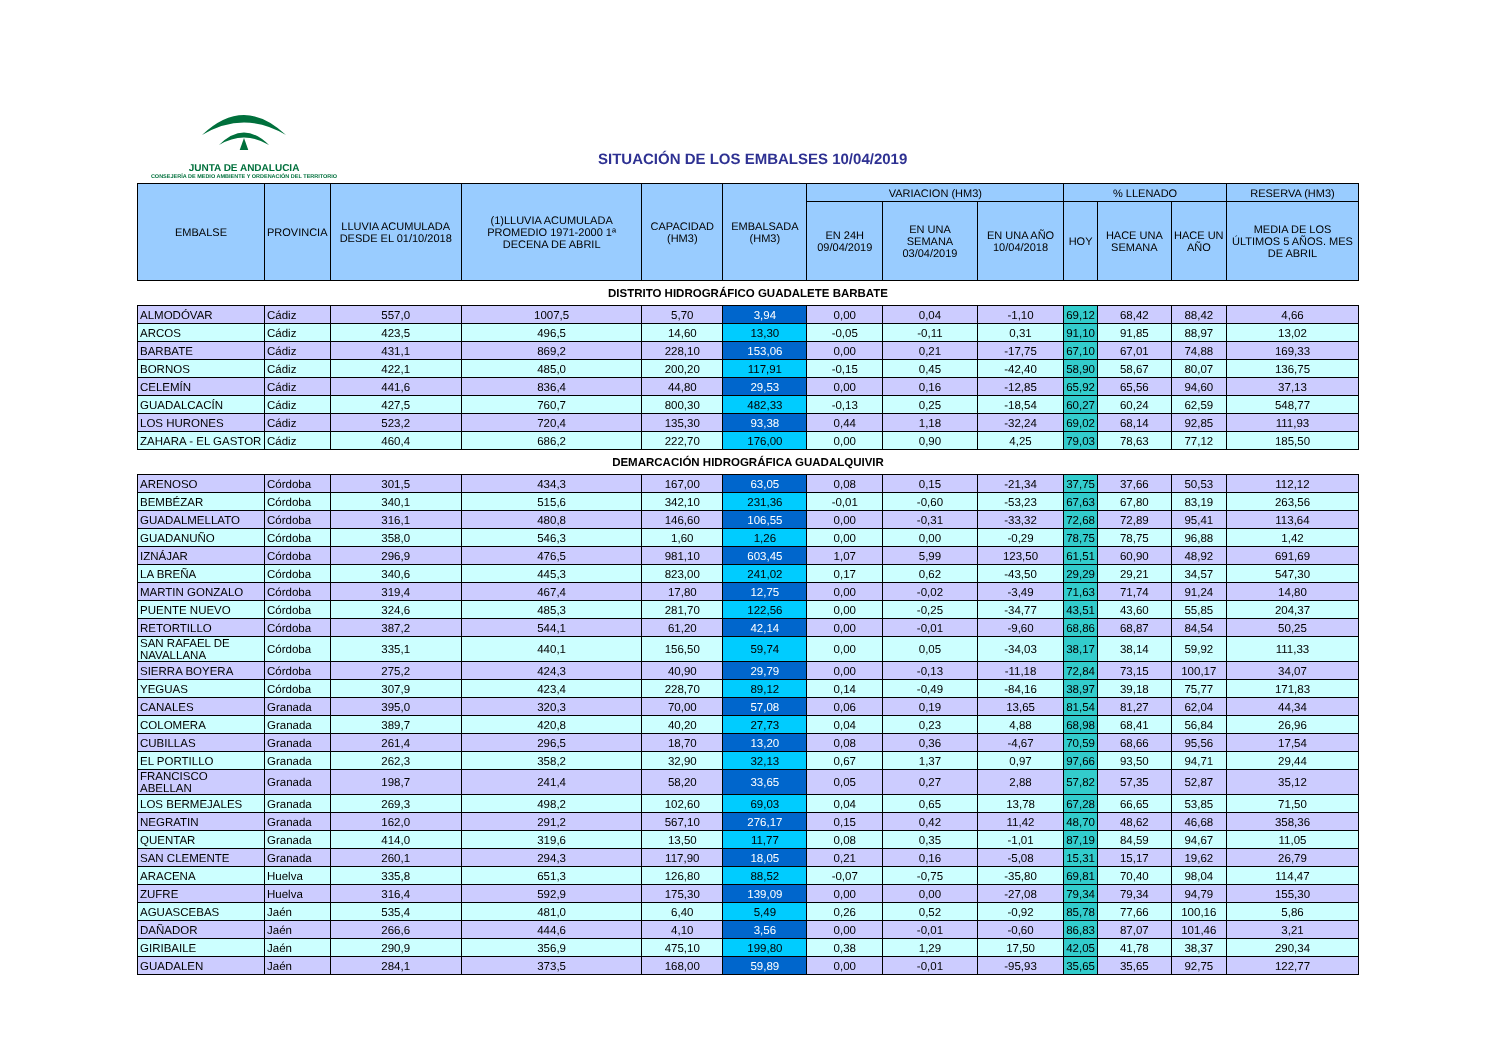JUNTA DE ANDALUCIA
CONSEJERÍA DE MEDIO AMBIENTE Y ORDENACIÓN DEL TERRITORIO
SITUACIÓN DE LOS EMBALSES 10/04/2019
| EMBALSE | PROVINCIA | LLUVIA ACUMULADA DESDE EL 01/10/2018 | (1)LLUVIA ACUMULADA PROMEDIO 1971-2000 1ª DECENA DE ABRIL | CAPACIDAD (HM3) | EMBALSADA (HM3) | VARIACION (HM3) | | | % LLENADO | | | RESERVA (HM3) |
| --- | --- | --- | --- | --- | --- | --- | --- | --- | --- | --- | --- | --- |
| | | | | | | EN 24H 09/04/2019 | EN UNA SEMANA 03/04/2019 | EN UNA AÑO 10/04/2018 | HOY | HACE UNA SEMANA | HACE UN AÑO | MEDIA DE LOS ÚLTIMOS 5 AÑOS. MES DE ABRIL |
| DISTRITO HIDROGRÁFICO GUADALETE BARBATE | | | | | | | | | | | | |
| ALMODÓVAR | Cádiz | 557,0 | 1007,5 | 5,70 | 3,94 | 0,00 | 0,04 | -1,10 | 69,12 | 68,42 | 88,42 | 4,66 |
| ARCOS | Cádiz | 423,5 | 496,5 | 14,60 | 13,30 | -0,05 | -0,11 | 0,31 | 91,10 | 91,85 | 88,97 | 13,02 |
| BARBATE | Cádiz | 431,1 | 869,2 | 228,10 | 153,06 | 0,00 | 0,21 | -17,75 | 67,10 | 67,01 | 74,88 | 169,33 |
| BORNOS | Cádiz | 422,1 | 485,0 | 200,20 | 117,91 | -0,15 | 0,45 | -42,40 | 58,90 | 58,67 | 80,07 | 136,75 |
| CELEMÍN | Cádiz | 441,6 | 836,4 | 44,80 | 29,53 | 0,00 | 0,16 | -12,85 | 65,92 | 65,56 | 94,60 | 37,13 |
| GUADALCACÍN | Cádiz | 427,5 | 760,7 | 800,30 | 482,33 | -0,13 | 0,25 | -18,54 | 60,27 | 60,24 | 62,59 | 548,77 |
| LOS HURONES | Cádiz | 523,2 | 720,4 | 135,30 | 93,38 | 0,44 | 1,18 | -32,24 | 69,02 | 68,14 | 92,85 | 111,93 |
| ZAHARA - EL GASTOR | Cádiz | 460,4 | 686,2 | 222,70 | 176,00 | 0,00 | 0,90 | 4,25 | 79,03 | 78,63 | 77,12 | 185,50 |
| DEMARCACIÓN HIDROGRÁFICA GUADALQUIVIR | | | | | | | | | | | | |
| ARENOSO | Córdoba | 301,5 | 434,3 | 167,00 | 63,05 | 0,08 | 0,15 | -21,34 | 37,75 | 37,66 | 50,53 | 112,12 |
| BEMBÉZAR | Córdoba | 340,1 | 515,6 | 342,10 | 231,36 | -0,01 | -0,60 | -53,23 | 67,63 | 67,80 | 83,19 | 263,56 |
| GUADALMELLATO | Córdoba | 316,1 | 480,8 | 146,60 | 106,55 | 0,00 | -0,31 | -33,32 | 72,68 | 72,89 | 95,41 | 113,64 |
| GUADANUÑO | Córdoba | 358,0 | 546,3 | 1,60 | 1,26 | 0,00 | 0,00 | -0,29 | 78,75 | 78,75 | 96,88 | 1,42 |
| IZNÁJAR | Córdoba | 296,9 | 476,5 | 981,10 | 603,45 | 1,07 | 5,99 | 123,50 | 61,51 | 60,90 | 48,92 | 691,69 |
| LA BREÑA | Córdoba | 340,6 | 445,3 | 823,00 | 241,02 | 0,17 | 0,62 | -43,50 | 29,29 | 29,21 | 34,57 | 547,30 |
| MARTIN GONZALO | Córdoba | 319,4 | 467,4 | 17,80 | 12,75 | 0,00 | -0,02 | -3,49 | 71,63 | 71,74 | 91,24 | 14,80 |
| PUENTE NUEVO | Córdoba | 324,6 | 485,3 | 281,70 | 122,56 | 0,00 | -0,25 | -34,77 | 43,51 | 43,60 | 55,85 | 204,37 |
| RETORTILLO | Córdoba | 387,2 | 544,1 | 61,20 | 42,14 | 0,00 | -0,01 | -9,60 | 68,86 | 68,87 | 84,54 | 50,25 |
| SAN RAFAEL DE NAVALLANA | Córdoba | 335,1 | 440,1 | 156,50 | 59,74 | 0,00 | 0,05 | -34,03 | 38,17 | 38,14 | 59,92 | 111,33 |
| SIERRA BOYERA | Córdoba | 275,2 | 424,3 | 40,90 | 29,79 | 0,00 | -0,13 | -11,18 | 72,84 | 73,15 | 100,17 | 34,07 |
| YEGUAS | Córdoba | 307,9 | 423,4 | 228,70 | 89,12 | 0,14 | -0,49 | -84,16 | 38,97 | 39,18 | 75,77 | 171,83 |
| CANALES | Granada | 395,0 | 320,3 | 70,00 | 57,08 | 0,06 | 0,19 | 13,65 | 81,54 | 81,27 | 62,04 | 44,34 |
| COLOMERA | Granada | 389,7 | 420,8 | 40,20 | 27,73 | 0,04 | 0,23 | 4,88 | 68,98 | 68,41 | 56,84 | 26,96 |
| CUBILLAS | Granada | 261,4 | 296,5 | 18,70 | 13,20 | 0,08 | 0,36 | -4,67 | 70,59 | 68,66 | 95,56 | 17,54 |
| EL PORTILLO | Granada | 262,3 | 358,2 | 32,90 | 32,13 | 0,67 | 1,37 | 0,97 | 97,66 | 93,50 | 94,71 | 29,44 |
| FRANCISCO ABELLAN | Granada | 198,7 | 241,4 | 58,20 | 33,65 | 0,05 | 0,27 | 2,88 | 57,82 | 57,35 | 52,87 | 35,12 |
| LOS BERMEJALES | Granada | 269,3 | 498,2 | 102,60 | 69,03 | 0,04 | 0,65 | 13,78 | 67,28 | 66,65 | 53,85 | 71,50 |
| NEGRATIN | Granada | 162,0 | 291,2 | 567,10 | 276,17 | 0,15 | 0,42 | 11,42 | 48,70 | 48,62 | 46,68 | 358,36 |
| QUENTAR | Granada | 414,0 | 319,6 | 13,50 | 11,77 | 0,08 | 0,35 | -1,01 | 87,19 | 84,59 | 94,67 | 11,05 |
| SAN CLEMENTE | Granada | 260,1 | 294,3 | 117,90 | 18,05 | 0,21 | 0,16 | -5,08 | 15,31 | 15,17 | 19,62 | 26,79 |
| ARACENA | Huelva | 335,8 | 651,3 | 126,80 | 88,52 | -0,07 | -0,75 | -35,80 | 69,81 | 70,40 | 98,04 | 114,47 |
| ZUFRE | Huelva | 316,4 | 592,9 | 175,30 | 139,09 | 0,00 | 0,00 | -27,08 | 79,34 | 79,34 | 94,79 | 155,30 |
| AGUASCEBAS | Jaén | 535,4 | 481,0 | 6,40 | 5,49 | 0,26 | 0,52 | -0,92 | 85,78 | 77,66 | 100,16 | 5,86 |
| DAÑADOR | Jaén | 266,6 | 444,6 | 4,10 | 3,56 | 0,00 | -0,01 | -0,60 | 86,83 | 87,07 | 101,46 | 3,21 |
| GIRIBAILE | Jaén | 290,9 | 356,9 | 475,10 | 199,80 | 0,38 | 1,29 | 17,50 | 42,05 | 41,78 | 38,37 | 290,34 |
| GUADALEN | Jaén | 284,1 | 373,5 | 168,00 | 59,89 | 0,00 | -0,01 | -95,93 | 35,65 | 35,65 | 92,75 | 122,77 |